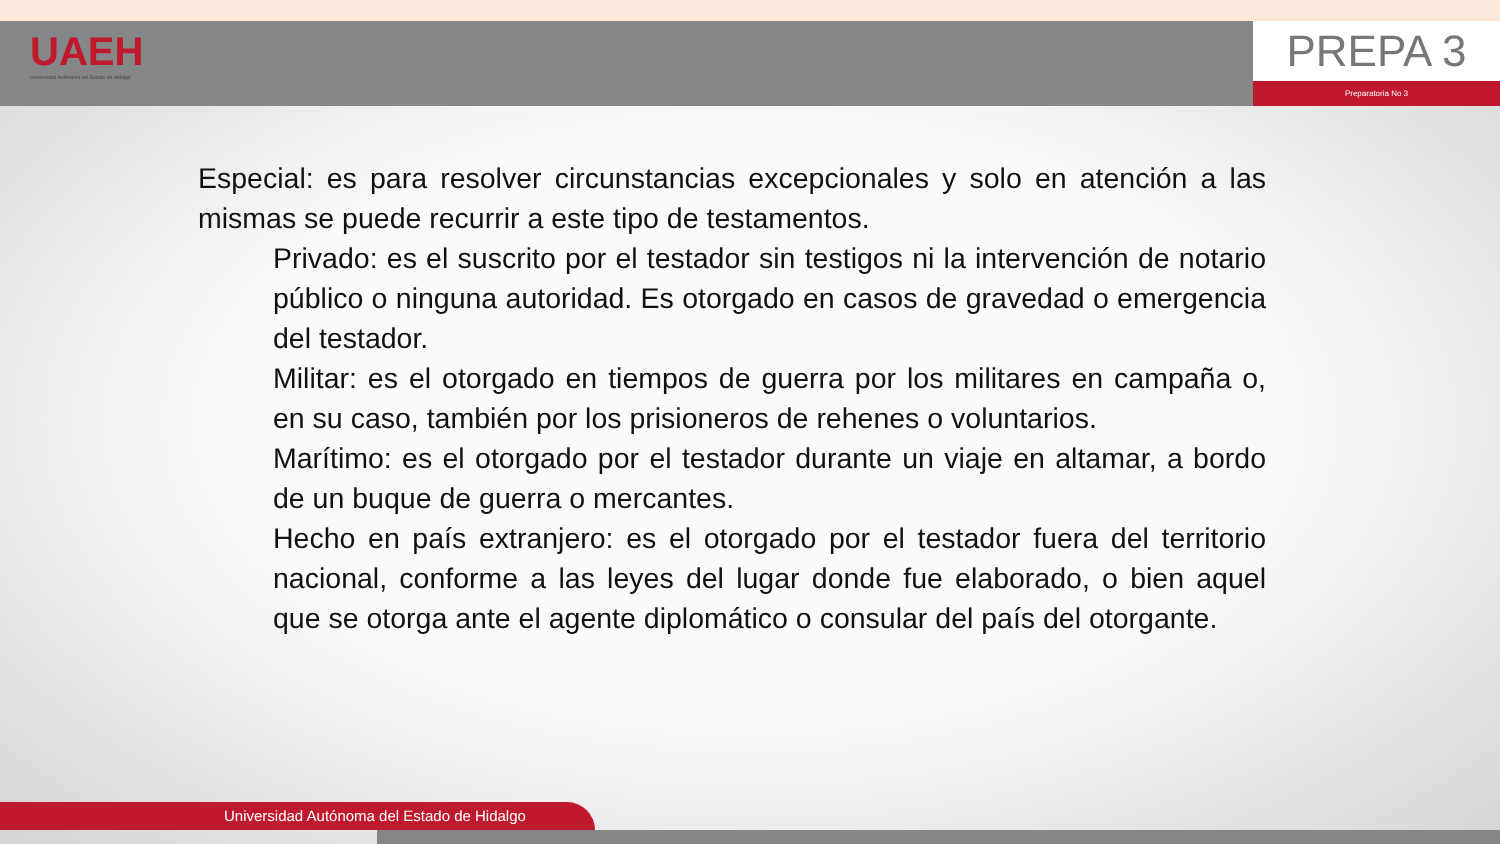UAEH
Universidad Autónoma del Estado de Hidalgo
PREPA 3
Preparatoria No 3
Especial: es para resolver circunstancias excepcionales y solo en atención a las mismas se puede recurrir a este tipo de testamentos.
Privado: es el suscrito por el testador sin testigos ni la intervención de notario público o ninguna autoridad. Es otorgado en casos de gravedad o emergencia del testador.
Militar: es el otorgado en tiempos de guerra por los militares en campaña o, en su caso, también por los prisioneros de rehenes o voluntarios.
Marítimo: es el otorgado por el testador durante un viaje en altamar, a bordo de un buque de guerra o mercantes.
Hecho en país extranjero: es el otorgado por el testador fuera del territorio nacional, conforme a las leyes del lugar donde fue elaborado, o bien aquel que se otorga ante el agente diplomático o consular del país del otorgante.
Universidad Autónoma del Estado de Hidalgo